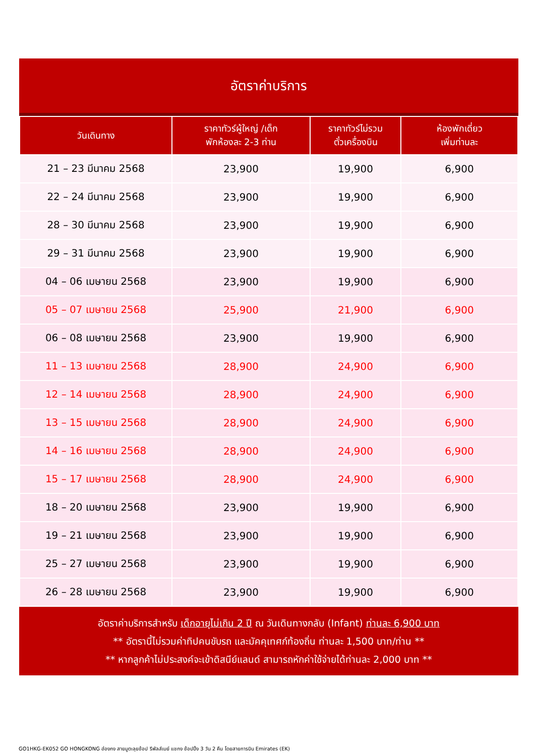อัตราค่าบริการ
| วันเดินทาง | ราคาทัวร์ผู้ใหญ่ /เด็ก พักห้องละ 2-3 ท่าน | ราคาทัวร์ไม่รวม ตั๋วเครื่องบิน | ห้องพักเดี่ยว เพิ่มท่านละ |
| --- | --- | --- | --- |
| 21 – 23 มีนาคม 2568 | 23,900 | 19,900 | 6,900 |
| 22 – 24 มีนาคม 2568 | 23,900 | 19,900 | 6,900 |
| 28 – 30 มีนาคม 2568 | 23,900 | 19,900 | 6,900 |
| 29 – 31 มีนาคม 2568 | 23,900 | 19,900 | 6,900 |
| 04 – 06 เมษายน 2568 | 23,900 | 19,900 | 6,900 |
| 05 – 07 เมษายน 2568 | 25,900 | 21,900 | 6,900 |
| 06 – 08 เมษายน 2568 | 23,900 | 19,900 | 6,900 |
| 11 – 13 เมษายน 2568 | 28,900 | 24,900 | 6,900 |
| 12 – 14 เมษายน 2568 | 28,900 | 24,900 | 6,900 |
| 13 – 15 เมษายน 2568 | 28,900 | 24,900 | 6,900 |
| 14 – 16 เมษายน 2568 | 28,900 | 24,900 | 6,900 |
| 15 – 17 เมษายน 2568 | 28,900 | 24,900 | 6,900 |
| 18 – 20 เมษายน 2568 | 23,900 | 19,900 | 6,900 |
| 19 – 21 เมษายน 2568 | 23,900 | 19,900 | 6,900 |
| 25 – 27 เมษายน 2568 | 23,900 | 19,900 | 6,900 |
| 26 – 28 เมษายน 2568 | 23,900 | 19,900 | 6,900 |
อัตราค่าบริการสำหรับ เด็กอายุไม่เกิน 2 ปี ณ วันเดินทางกลับ (Infant) ท่านละ 6,900 บาท
** อัตรานี้ไม่รวมค่าทิปคนขับรถ และมัคคุเทศก์ท้องถิ่น ท่านละ 1,500 บาท/ท่าน **
** หากลูกค้าไม่ประสงค์จะเข้าดิสนีย์แลนด์ สามารถหักค่าใช้จ่ายได้ท่านละ 2,000 บาท **
GO1HKG-EK052 GO HONGKONG ฮ่องกง สายมูตะลุยช้อป รีพัลส์เบย์ แชกง ช้อปปิ้ง 3 วัน 2 คืน โดยสายการบิน Emirates (EK)